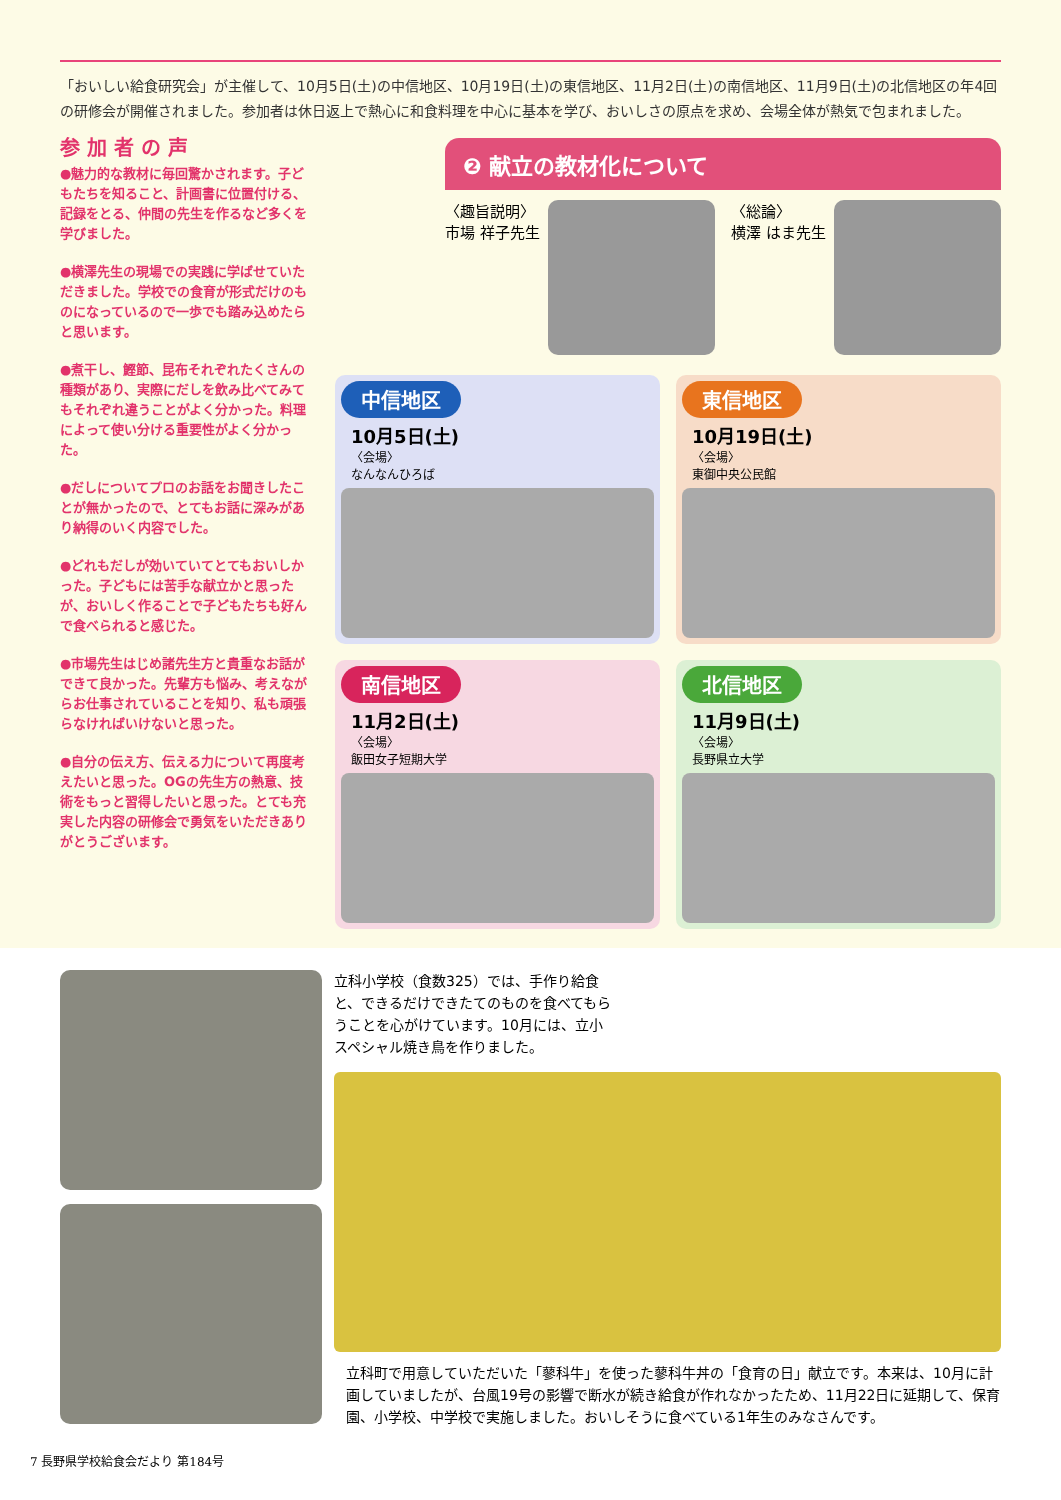「おいしい給食研究会」が主催して、10月5日(土)の中信地区、10月19日(土)の東信地区、11月2日(土)の南信地区、11月9日(土)の北信地区の年4回の研修会が開催されました。参加者は休日返上で熱心に和食料理を中心に基本を学び、おいしさの原点を求め、会場全体が熱気で包まれました。
参 加 者 の 声
●魅力的な教材に毎回驚かされます。子どもたちを知ること、計画書に位置付ける、記録をとる、仲間の先生を作るなど多くを学びました。
●横澤先生の現場での実践に学ばせていただきました。学校での食育が形式だけのものになっているので一歩でも踏み込めたらと思います。
●煮干し、鰹節、昆布それぞれたくさんの種類があり、実際にだしを飲み比べてみてもそれぞれ違うことがよく分かった。料理によって使い分ける重要性がよく分かった。
●だしについてプロのお話をお聞きしたことが無かったので、とてもお話に深みがあり納得のいく内容でした。
●どれもだしが効いていてとてもおいしかった。子どもには苦手な献立かと思ったが、おいしく作ることで子どもたちも好んで食べられると感じた。
●市場先生はじめ諸先生方と貴重なお話ができて良かった。先輩方も悩み、考えながらお仕事されていることを知り、私も頑張らなければいけないと思った。
●自分の伝え方、伝える力について再度考えたいと思った。OGの先生方の熱意、技術をもっと習得したいと思った。とても充実した内容の研修会で勇気をいただきありがとうございます。
❷ 献立の教材化について
〈趣旨説明〉
市場 祥子先生
〈総論〉
横澤 はま先生
中信地区
10月5日(土)
〈会場〉
なんなんひろば
東信地区
10月19日(土)
〈会場〉
東御中央公民館
南信地区
11月2日(土)
〈会場〉
飯田女子短期大学
北信地区
11月9日(土)
〈会場〉
長野県立大学
立科小学校（食数325）では、手作り給食と、できるだけできたてのものを食べてもらうことを心がけています。10月には、立小スペシャル焼き鳥を作りました。
立科町で用意していただいた「蓼科牛」を使った蓼科牛丼の「食育の日」献立です。本来は、10月に計画していましたが、台風19号の影響で断水が続き給食が作れなかったため、11月22日に延期して、保育園、小学校、中学校で実施しました。おいしそうに食べている1年生のみなさんです。
7 長野県学校給食会だより 第184号